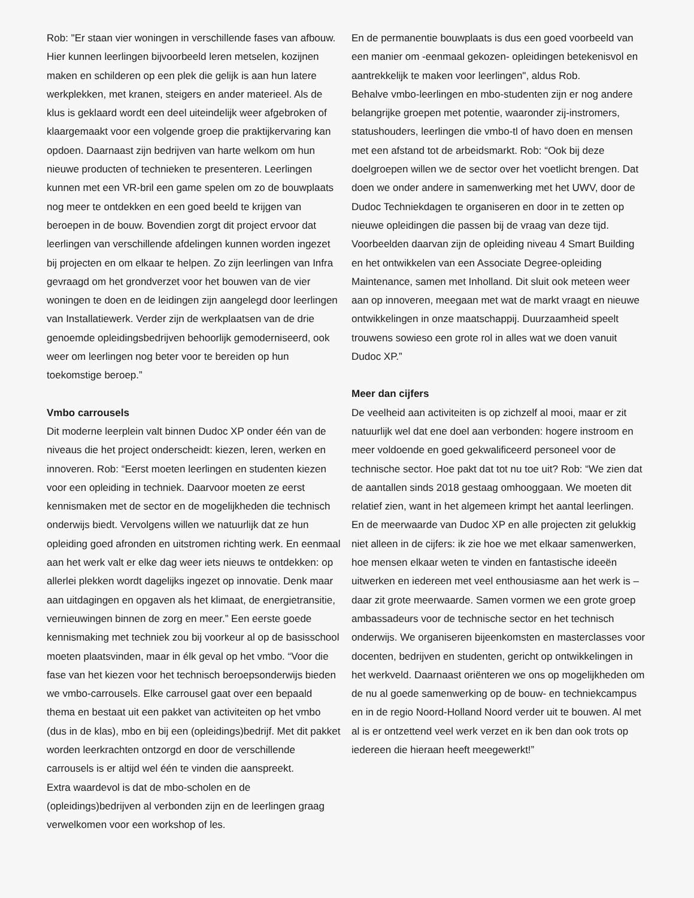Rob: "Er staan vier woningen in verschillende fases van afbouw. Hier kunnen leerlingen bijvoorbeeld leren metselen, kozijnen maken en schilderen op een plek die gelijk is aan hun latere werkplekken, met kranen, steigers en ander materieel. Als de klus is geklaard wordt een deel uiteindelijk weer afgebroken of klaargemaakt voor een volgende groep die praktijkervaring kan opdoen. Daarnaast zijn bedrijven van harte welkom om hun nieuwe producten of technieken te presenteren. Leerlingen kunnen met een VR-bril een game spelen om zo de bouwplaats nog meer te ontdekken en een goed beeld te krijgen van beroepen in de bouw. Bovendien zorgt dit project ervoor dat leerlingen van verschillende afdelingen kunnen worden ingezet bij projecten en om elkaar te helpen. Zo zijn leerlingen van Infra gevraagd om het grondverzet voor het bouwen van de vier woningen te doen en de leidingen zijn aangelegd door leerlingen van Installatiewerk. Verder zijn de werkplaatsen van de drie genoemde opleidingsbedrijven behoorlijk gemoderniseerd, ook weer om leerlingen nog beter voor te bereiden op hun toekomstige beroep.”
Vmbo carrousels
Dit moderne leerplein valt binnen Dudoc XP onder één van de niveaus die het project onderscheidt: kiezen, leren, werken en innoveren. Rob: “Eerst moeten leerlingen en studenten kiezen voor een opleiding in techniek. Daarvoor moeten ze eerst kennismaken met de sector en de mogelijkheden die technisch onderwijs biedt. Vervolgens willen we natuurlijk dat ze hun opleiding goed afronden en uitstromen richting werk. En eenmaal aan het werk valt er elke dag weer iets nieuws te ontdekken: op allerlei plekken wordt dagelijks ingezet op innovatie. Denk maar aan uitdagingen en opgaven als het klimaat, de energietransitie, vernieuwingen binnen de zorg en meer.” Een eerste goede kennismaking met techniek zou bij voorkeur al op de basisschool moeten plaatsvinden, maar in élk geval op het vmbo. “Voor die fase van het kiezen voor het technisch beroepsonderwijs bieden we vmbo-carrousels. Elke carrousel gaat over een bepaald thema en bestaat uit een pakket van activiteiten op het vmbo (dus in de klas), mbo en bij een (opleidings)bedrijf. Met dit pakket worden leerkrachten ontzorgd en door de verschillende carrousels is er altijd wel één te vinden die aanspreekt.
Extra waardevol is dat de mbo-scholen en de (opleidings)bedrijven al verbonden zijn en de leerlingen graag verwelkomen voor een workshop of les.
En de permanentie bouwplaats is dus een goed voorbeeld van een manier om -eenmaal gekozen- opleidingen betekenisvol en aantrekkelijk te maken voor leerlingen", aldus Rob.
Behalve vmbo-leerlingen en mbo-studenten zijn er nog andere belangrijke groepen met potentie, waaronder zij-instromers, statushouders, leerlingen die vmbo-tl of havo doen en mensen met een afstand tot de arbeidsmarkt. Rob: “Ook bij deze doelgroepen willen we de sector over het voetlicht brengen. Dat doen we onder andere in samenwerking met het UWV, door de Dudoc Techniekdagen te organiseren en door in te zetten op nieuwe opleidingen die passen bij de vraag van deze tijd. Voorbeelden daarvan zijn de opleiding niveau 4 Smart Building en het ontwikkelen van een Associate Degree-opleiding Maintenance, samen met Inholland. Dit sluit ook meteen weer aan op innoveren, meegaan met wat de markt vraagt en nieuwe ontwikkelingen in onze maatschappij. Duurzaamheid speelt trouwens sowieso een grote rol in alles wat we doen vanuit Dudoc XP.”
Meer dan cijfers
De veelheid aan activiteiten is op zichzelf al mooi, maar er zit natuurlijk wel dat ene doel aan verbonden: hogere instroom en meer voldoende en goed gekwalificeerd personeel voor de technische sector. Hoe pakt dat tot nu toe uit? Rob: “We zien dat de aantallen sinds 2018 gestaag omhooggaan. We moeten dit relatief zien, want in het algemeen krimpt het aantal leerlingen. En de meerwaarde van Dudoc XP en alle projecten zit gelukkig niet alleen in de cijfers: ik zie hoe we met elkaar samenwerken, hoe mensen elkaar weten te vinden en fantastische ideeën uitwerken en iedereen met veel enthousiasme aan het werk is – daar zit grote meerwaarde. Samen vormen we een grote groep ambassadeurs voor de technische sector en het technisch onderwijs. We organiseren bijeenkomsten en masterclasses voor docenten, bedrijven en studenten, gericht op ontwikkelingen in het werkveld. Daarnaast oriënteren we ons op mogelijkheden om de nu al goede samenwerking op de bouw- en techniekcampus en in de regio Noord-Holland Noord verder uit te bouwen. Al met al is er ontzettend veel werk verzet en ik ben dan ook trots op iedereen die hieraan heeft meegewerkt!”